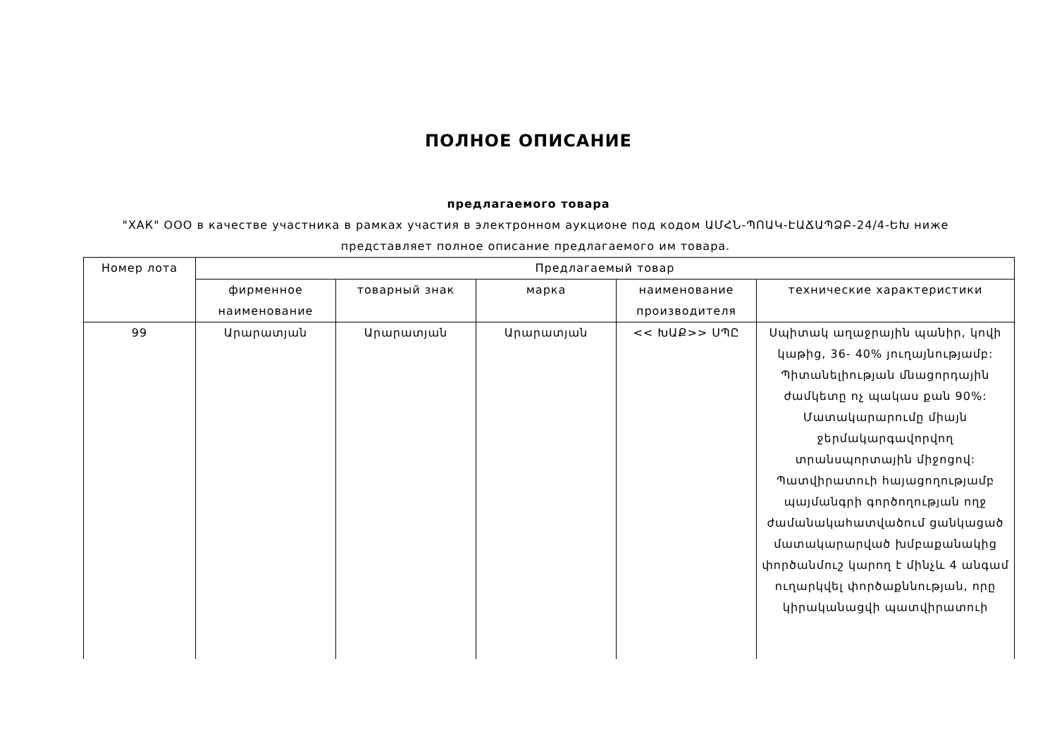ПОЛНОЕ ОПИСАНИЕ
предлагаемого товара
"ХАК" ООО в качестве участника в рамках участия в электронном аукционе под кодом ԱՄՀՆ-ՊՈԱԿ-ԷԱՃԱՊՁԲ-24/4-ԵԽ ниже представляет полное описание предлагаемого им товара.
| Номер лота | Предлагаемый товар | | | | |
| --- | --- | --- | --- | --- | --- |
| | фирменное наименование | товарный знак | марка | наименование производителя | технические характеристики |
| 99 | Արարատյան | Արարատյան | Արարատյան | << ԽԱՔ>> ՍՊԸ | Սպիտակ աղաջրային պանիր, կովի կաթից, 36- 40% յուղայնությամբ: Պիտանելիության մնացորդային ժամկետը ոչ պակաս քան 90%: Մատակարարումը միայն ջերմակարգավորվող տրանսպորտային միջոցով: Պատվիրատուի հայացողությամբ պայմանգրի գործողության ողջ ժամանակահատվածում ցանկացած մատակարարված խմբաքանակից փործանմուշ կարող է մինչև 4 անգամ ուղարկվել փործաքննության, որը կիրականացվի պատվիրատուի |